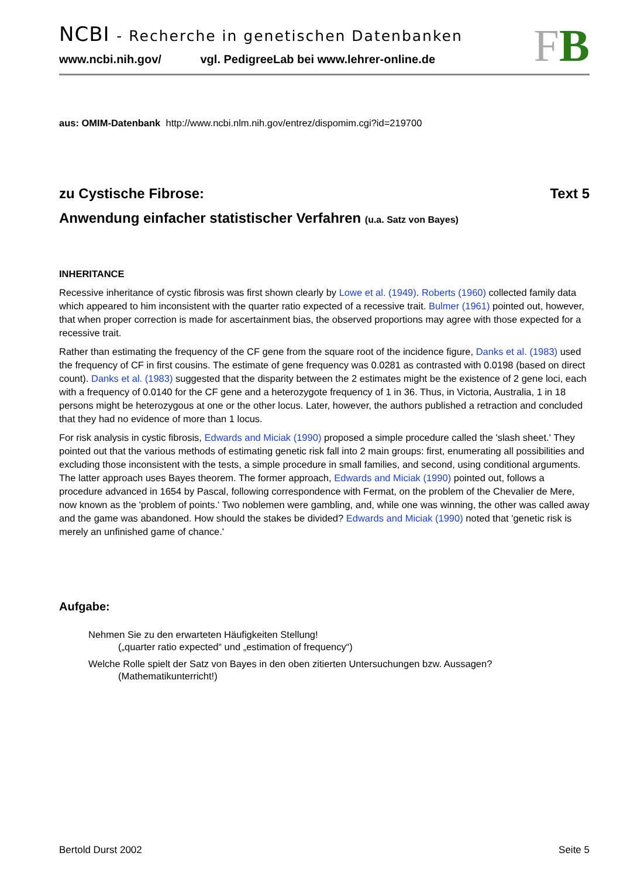NCBI - Recherche in genetischen Datenbanken
www.ncbi.nih.gov/ vgl. PedigreeLab bei www.lehrer-online.de
FB
aus: OMIM-Datenbank http://www.ncbi.nlm.nih.gov/entrez/dispomim.cgi?id=219700
zu Cystische Fibrose: Text 5
Anwendung einfacher statistischer Verfahren (u.a. Satz von Bayes)
INHERITANCE
Recessive inheritance of cystic fibrosis was first shown clearly by Lowe et al. (1949). Roberts (1960) collected family data which appeared to him inconsistent with the quarter ratio expected of a recessive trait. Bulmer (1961) pointed out, however, that when proper correction is made for ascertainment bias, the observed proportions may agree with those expected for a recessive trait.
Rather than estimating the frequency of the CF gene from the square root of the incidence figure, Danks et al. (1983) used the frequency of CF in first cousins. The estimate of gene frequency was 0.0281 as contrasted with 0.0198 (based on direct count). Danks et al. (1983) suggested that the disparity between the 2 estimates might be the existence of 2 gene loci, each with a frequency of 0.0140 for the CF gene and a heterozygote frequency of 1 in 36. Thus, in Victoria, Australia, 1 in 18 persons might be heterozygous at one or the other locus. Later, however, the authors published a retraction and concluded that they had no evidence of more than 1 locus.
For risk analysis in cystic fibrosis, Edwards and Miciak (1990) proposed a simple procedure called the 'slash sheet.' They pointed out that the various methods of estimating genetic risk fall into 2 main groups: first, enumerating all possibilities and excluding those inconsistent with the tests, a simple procedure in small families, and second, using conditional arguments. The latter approach uses Bayes theorem. The former approach, Edwards and Miciak (1990) pointed out, follows a procedure advanced in 1654 by Pascal, following correspondence with Fermat, on the problem of the Chevalier de Mere, now known as the 'problem of points.' Two noblemen were gambling, and, while one was winning, the other was called away and the game was abandoned. How should the stakes be divided? Edwards and Miciak (1990) noted that 'genetic risk is merely an unfinished game of chance.'
Aufgabe:
Nehmen Sie zu den erwarteten Häufigkeiten Stellung!
(„quarter ratio expected“ und „estimation of frequency“)
Welche Rolle spielt der Satz von Bayes in den oben zitierten Untersuchungen bzw. Aussagen?
(Mathematikunterricht!)
Bertold Durst 2002 Seite 5